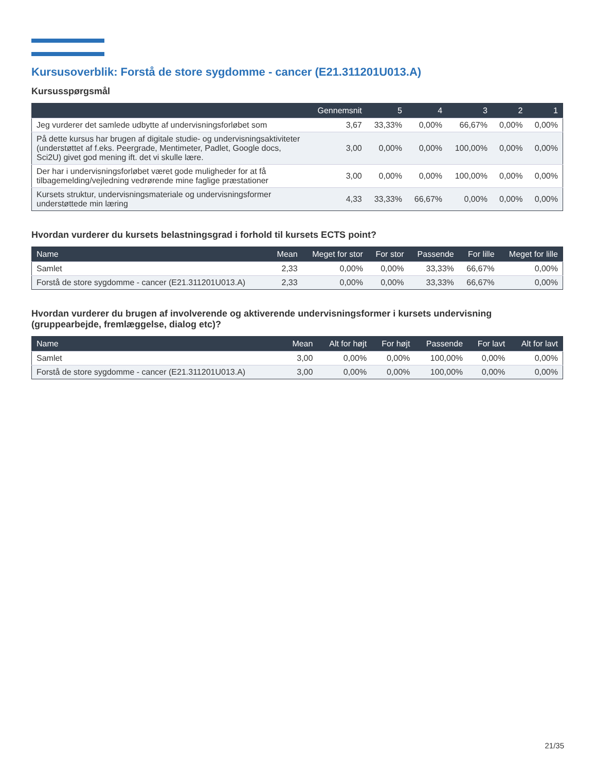Kursusoverblik: Forstå de store sygdomme - cancer (E21.311201U013.A)
Kursusspørgsmål
| | Gennemsnit | 5 | 4 | 3 | 2 | 1 |
| --- | --- | --- | --- | --- | --- | --- |
| Jeg vurderer det samlede udbytte af undervisningsforløbet som | 3,67 | 33,33% | 0,00% | 66,67% | 0,00% | 0,00% |
| På dette kursus har brugen af digitale studie- og undervisningsaktiviteter (understøttet af f.eks. Peergrade, Mentimeter, Padlet, Google docs, Sci2U) givet god mening ift. det vi skulle lære. | 3,00 | 0,00% | 0,00% | 100,00% | 0,00% | 0,00% |
| Der har i undervisningsforløbet været gode muligheder for at få tilbagemelding/vejledning vedrørende mine faglige præstationer | 3,00 | 0,00% | 0,00% | 100,00% | 0,00% | 0,00% |
| Kursets struktur, undervisningsmateriale og undervisningsformer understøttede min læring | 4,33 | 33,33% | 66,67% | 0,00% | 0,00% | 0,00% |
Hvordan vurderer du kursets belastningsgrad i forhold til kursets ECTS point?
| Name | Mean | Meget for stor | For stor | Passende | For lille | Meget for lille |
| --- | --- | --- | --- | --- | --- | --- |
| Samlet | 2,33 | 0,00% | 0,00% | 33,33% | 66,67% | 0,00% |
| Forstå de store sygdomme - cancer (E21.311201U013.A) | 2,33 | 0,00% | 0,00% | 33,33% | 66,67% | 0,00% |
Hvordan vurderer du brugen af involverende og aktiverende undervisningsformer i kursets undervisning (gruppearbejde, fremlæggelse, dialog etc)?
| Name | Mean | Alt for højt | For højt | Passende | For lavt | Alt for lavt |
| --- | --- | --- | --- | --- | --- | --- |
| Samlet | 3,00 | 0,00% | 0,00% | 100,00% | 0,00% | 0,00% |
| Forstå de store sygdomme - cancer (E21.311201U013.A) | 3,00 | 0,00% | 0,00% | 100,00% | 0,00% | 0,00% |
21/35